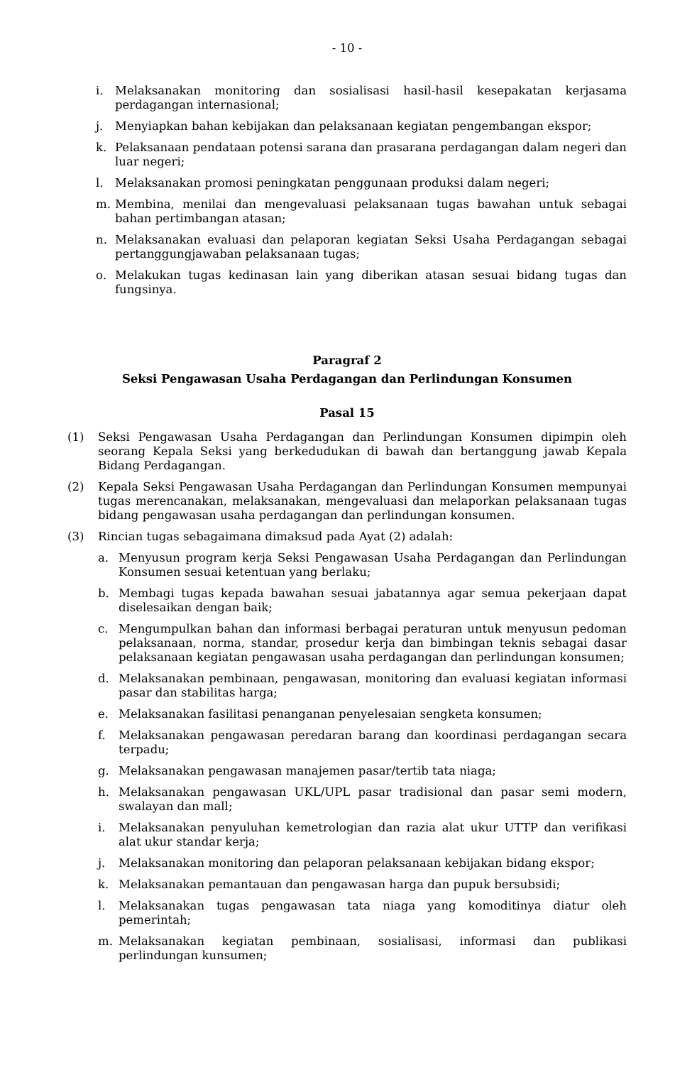- 10 -
i. Melaksanakan monitoring dan sosialisasi hasil-hasil kesepakatan kerjasama perdagangan internasional;
j. Menyiapkan bahan kebijakan dan pelaksanaan kegiatan pengembangan ekspor;
k. Pelaksanaan pendataan potensi sarana dan prasarana perdagangan dalam negeri dan luar negeri;
l. Melaksanakan promosi peningkatan penggunaan produksi dalam negeri;
m. Membina, menilai dan mengevaluasi pelaksanaan tugas bawahan untuk sebagai bahan pertimbangan atasan;
n. Melaksanakan evaluasi dan pelaporan kegiatan Seksi Usaha Perdagangan sebagai pertanggungjawaban pelaksanaan tugas;
o. Melakukan tugas kedinasan lain yang diberikan atasan sesuai bidang tugas dan fungsinya.
Paragraf 2
Seksi Pengawasan Usaha Perdagangan dan Perlindungan Konsumen
Pasal 15
(1) Seksi Pengawasan Usaha Perdagangan dan Perlindungan Konsumen dipimpin oleh seorang Kepala Seksi yang berkedudukan di bawah dan bertanggung jawab Kepala Bidang Perdagangan.
(2) Kepala Seksi Pengawasan Usaha Perdagangan dan Perlindungan Konsumen mempunyai tugas merencanakan, melaksanakan, mengevaluasi dan melaporkan pelaksanaan tugas bidang pengawasan usaha perdagangan dan perlindungan konsumen.
(3) Rincian tugas sebagaimana dimaksud pada Ayat (2) adalah:
a. Menyusun program kerja Seksi Pengawasan Usaha Perdagangan dan Perlindungan Konsumen sesuai ketentuan yang berlaku;
b. Membagi tugas kepada bawahan sesuai jabatannya agar semua pekerjaan dapat diselesaikan dengan baik;
c. Mengumpulkan bahan dan informasi berbagai peraturan untuk menyusun pedoman pelaksanaan, norma, standar, prosedur kerja dan bimbingan teknis sebagai dasar pelaksanaan kegiatan pengawasan usaha perdagangan dan perlindungan konsumen;
d. Melaksanakan pembinaan, pengawasan, monitoring dan evaluasi kegiatan informasi pasar dan stabilitas harga;
e. Melaksanakan fasilitasi penanganan penyelesaian sengketa konsumen;
f. Melaksanakan pengawasan peredaran barang dan koordinasi perdagangan secara terpadu;
g. Melaksanakan pengawasan manajemen pasar/tertib tata niaga;
h. Melaksanakan pengawasan UKL/UPL pasar tradisional dan pasar semi modern, swalayan dan mall;
i. Melaksanakan penyuluhan kemetrologian dan razia alat ukur UTTP dan verifikasi alat ukur standar kerja;
j. Melaksanakan monitoring dan pelaporan pelaksanaan kebijakan bidang ekspor;
k. Melaksanakan pemantauan dan pengawasan harga dan pupuk bersubsidi;
l. Melaksanakan tugas pengawasan tata niaga yang komoditinya diatur oleh pemerintah;
m. Melaksanakan kegiatan pembinaan, sosialisasi, informasi dan publikasi perlindungan kunsumen;